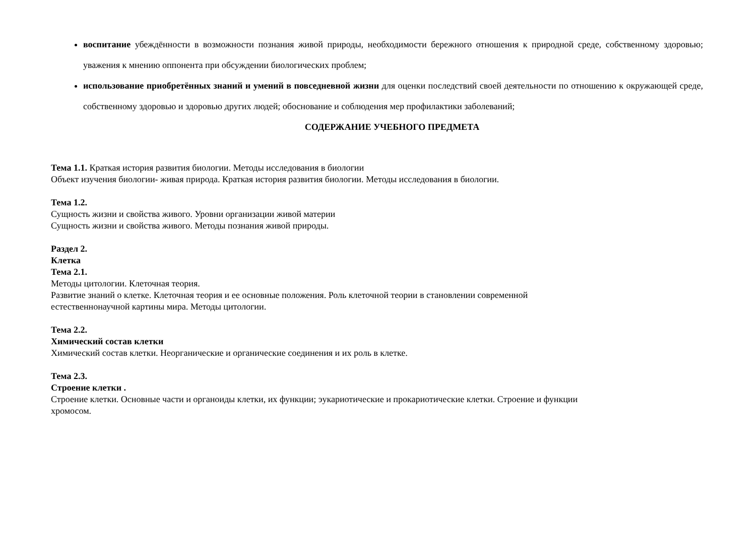воспитание убеждённости в возможности познания живой природы, необходимости бережного отношения к природной среде, собственному здоровью; уважения к мнению оппонента при обсуждении биологических проблем;
использование приобретённых знаний и умений в повседневной жизни для оценки последствий своей деятельности по отношению к окружающей среде, собственному здоровью и здоровью других людей; обоснование и соблюдения мер профилактики заболеваний;
СОДЕРЖАНИЕ УЧЕБНОГО ПРЕДМЕТА
Тема 1.1. Краткая история развития биологии. Методы исследования в биологии
Объект изучения биологии- живая природа. Краткая история развития биологии. Методы исследования в биологии.
Тема 1.2.
Сущность жизни и свойства живого. Уровни организации живой материи
Сущность жизни и свойства живого. Методы познания живой природы.
Раздел 2.
Клетка
Тема 2.1.
Методы цитологии. Клеточная теория.
Развитие знаний о клетке. Клеточная теория и ее основные положения. Роль клеточной теории в становлении современной
естественнонаучной картины мира. Методы цитологии.
Тема 2.2.
Химический состав клетки
Химический состав клетки. Неорганические и органические соединения и их роль в клетке.
Тема 2.3.
Строение клетки .
Строение клетки. Основные части и органоиды клетки, их функции; эукариотические и прокариотические клетки. Строение и функции
хромосом.